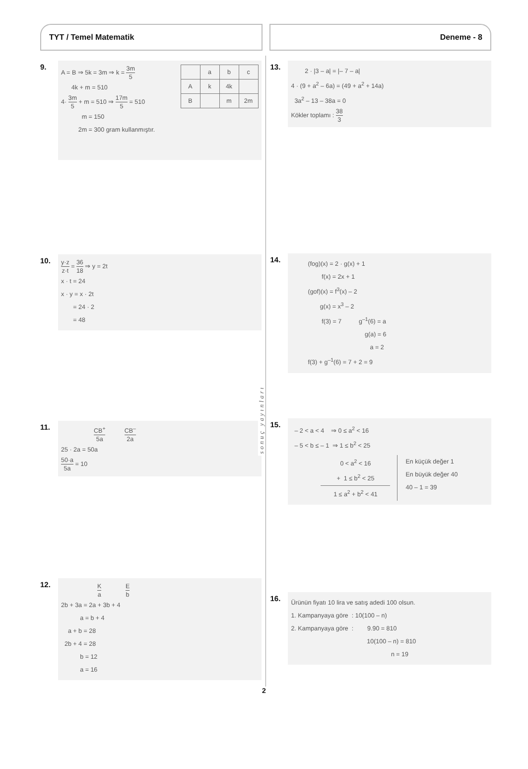TYT / Temel Matematik Deneme - 8
9.
| | a | b | c |
| A | k | 4k | |
| B | | m | 2m |
A = B ⇒ 5k = 3m ⇒ k = 3m 5
4k + m = 510
4· 3m 5 + m = 510 ⇒ 17m 5 = 510
m = 150
2m = 300 gram kullanmıştır.
10.
y·z z·t = 36 18 ⇒ y = 2t
x · t = 24
x · y = x · 2t
= 24 · 2
= 48
11.
CB<sup>+</sup> 5a CB<sup>–</sup> 2a
25 · 2a = 50a
50·a 5a = 10
12.
Ka E b
2b + 3a = 2a + 3b + 4
a = b + 4
a + b = 28
2b + 4 = 28
b = 12
a = 16
sonuç yayınları
13.
2 · |3 – a| = |– 7 – a|
4 · (9 + a<sup>2</sup> – 6a) = (49 + a<sup>2</sup> + 14a)
3a<sup>2</sup> – 13 – 38a = 0
Kökler toplamı : 38 3
14.
(fog)(x) = 2 · g(x) + 1
f(x) = 2x + 1
(gof)(x) = f<sup>3</sup>(x) – 2
g(x) = x<sup>3</sup> – 2
f(3) = 7 g<sup>–1</sup>(6) = a
g(a) = 6
a = 2
f(3) + g<sup>–1</sup>(6) = 7 + 2 = 9
15.
– 2 < a < 4 ⇒ 0 ≤ a<sup>2</sup> < 16
– 5 < b ≤ – 1 ⇒ 1 ≤ b<sup>2</sup> < 25
0 < a<sup>2</sup> < 16
+ 1 ≤ b<sup>2</sup> < 25
1 ≤ a<sup>2</sup> + b<sup>2</sup> < 41
En küçük değer 1
En büyük değer 40
40 – 1 = 39
16.
Ürünün fiyatı 10 lira ve satış adedi 100 olsun.
1. Kampanyaya göre : 10(100 – n)
2. Kampanyaya göre : 9.90 = 810
10(100 – n) = 810
n = 19
2